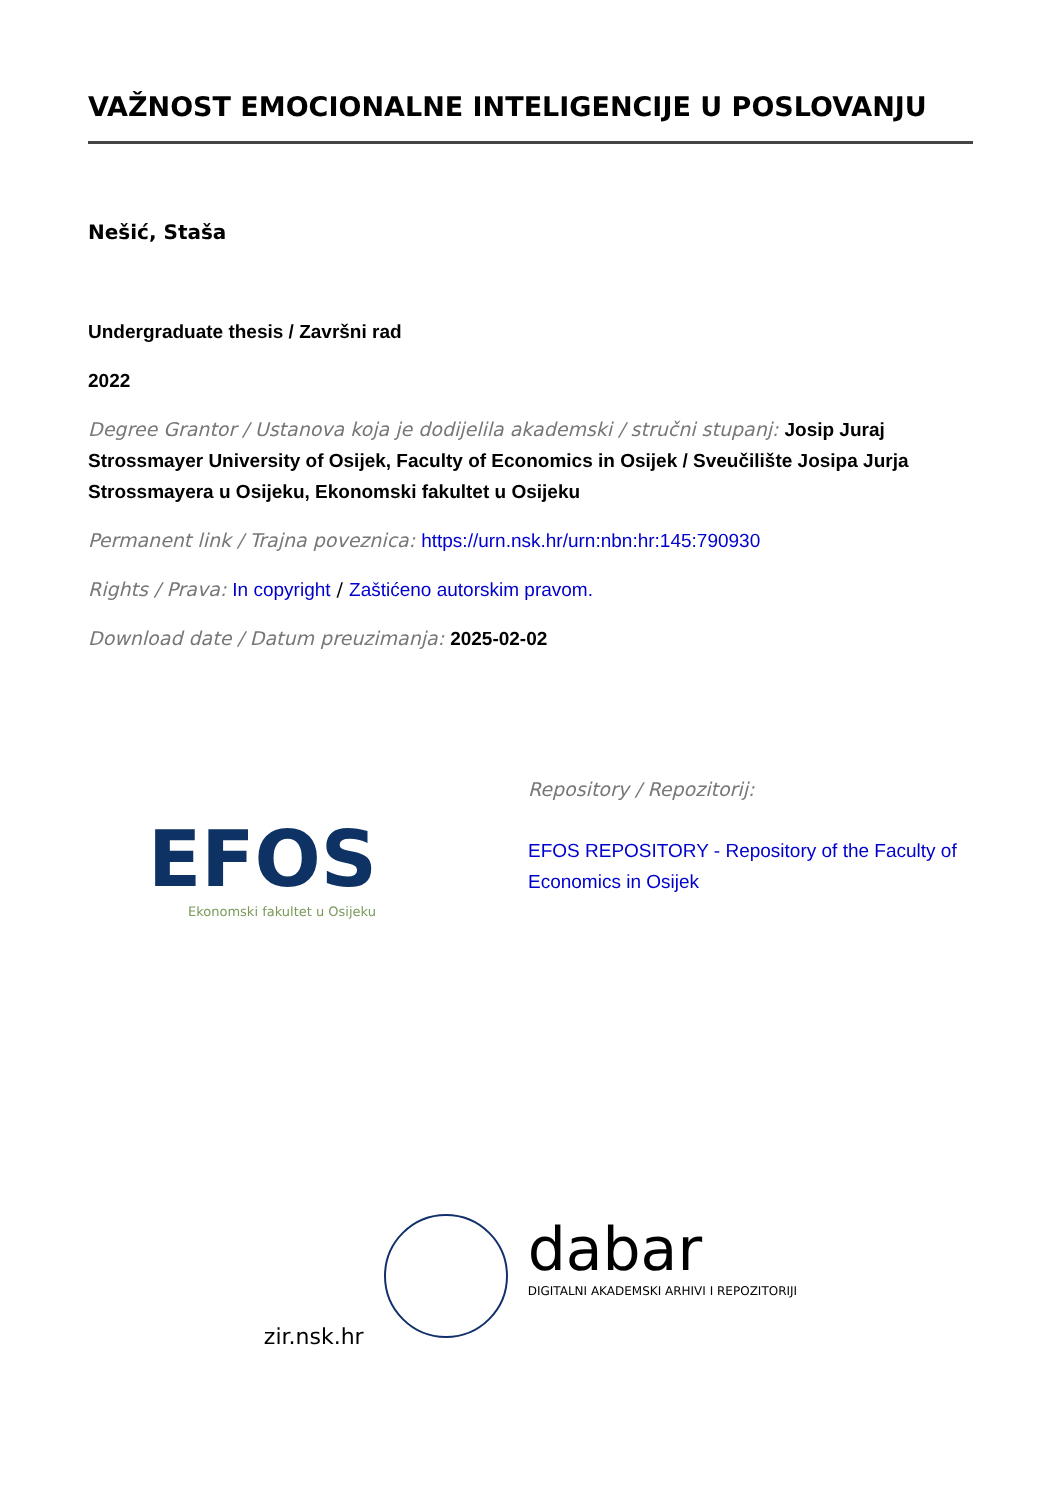VAŽNOST EMOCIONALNE INTELIGENCIJE U POSLOVANJU
Nešić, Staša
Undergraduate thesis / Završni rad
2022
Degree Grantor / Ustanova koja je dodijelila akademski / stručni stupanj: Josip Juraj Strossmayer University of Osijek, Faculty of Economics in Osijek / Sveučilište Josipa Jurja Strossmayera u Osijeku, Ekonomski fakultet u Osijeku
Permanent link / Trajna poveznica: https://urn.nsk.hr/urn:nbn:hr:145:790930
Rights / Prava: In copyright / Zaštićeno autorskim pravom.
Download date / Datum preuzimanja: 2025-02-02
EFOS
Ekonomski fakultet u Osijeku
Repository / Repozitorij:
EFOS REPOSITORY - Repository of the Faculty of Economics in Osijek
zir.nsk.hr
dabar
DIGITALNI AKADEMSKI ARHIVI I REPOZITORIJI